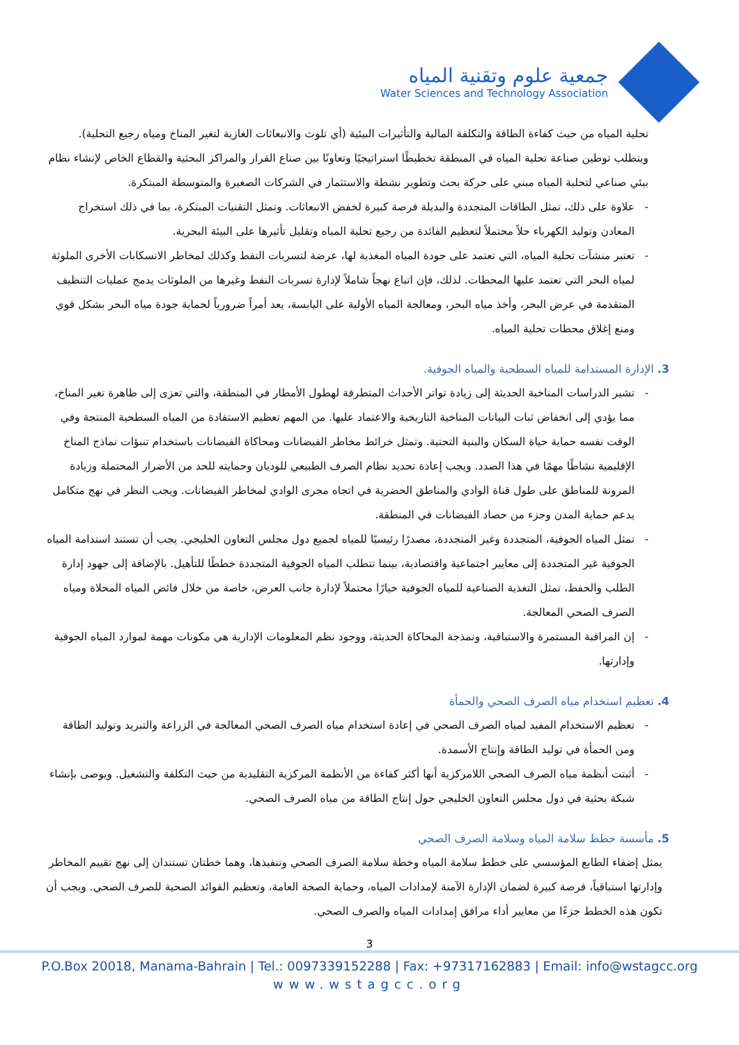جمعية علوم وتقنية المياه
Water Sciences and Technology Association
تحلية المياه من حيث كفاءة الطاقة والتكلفة المالية والتأثيرات البيئية (أي تلوث والانبعاثات الغازية لتغير المناخ ومياه رجيع التحلية). ويتطلب توطين صناعة تحلية المياه في المنطقة تخطيطًا استراتيجيًا وتعاونًا بين صناع القرار والمراكز البحثية والقطاع الخاص لإنشاء نظام بيئي صناعي لتحلية المياه مبني على حركة بحث وتطوير نشطة والاستثمار في الشركات الصغيرة والمتوسطة المبتكرة.
- علاوة على ذلك، تمثل الطاقات المتجددة والبديلة فرصة كبيرة لخفض الانبعاثات. وتمثل التقنيات المبتكرة، بما في ذلك استخراج المعادن وتوليد الكهرباء حلاً محتملاً لتعظيم الفائدة من رجيع تحلية المياه وتقليل تأثيرها على البيئة البحرية.
- تعتبر منشآت تحلية المياه، التي تعتمد على جودة المياه المغذية لها، عرضة لتسربات النفط وكذلك لمخاطر الانسكابات الأخرى الملوثة لمياه البحر التي تعتمد عليها المحطات. لذلك، فإن اتباع نهجاً شاملاً لإدارة تسربات النفط وغيرها من الملوثات يدمج عمليات التنظيف المتقدمة في عرض البحر، وأخذ مياه البحر، ومعالجة المياه الأولية على اليابسة، يعد أمراً ضرورياً لحماية جودة مياه البحر بشكل قوي ومنع إغلاق محطات تحلية المياه.
3. الإدارة المستدامة للمياه السطحية والمياه الجوفية.
- تشير الدراسات المناخية الحديثة إلى زيادة تواتر الأحداث المتطرفة لهطول الأمطار في المنطقة، والتي تعزى إلى ظاهرة تغير المناخ، مما يؤدي إلى انخفاض ثبات البيانات المناخية التاريخية والاعتماد عليها. من المهم تعظيم الاستفادة من المياه السطحية المنتجة وفي الوقت نفسه حماية حياة السكان والبنية التحتية. وتمثل خرائط مخاطر الفيضانات ومحاكاة الفيضانات باستخدام تنبؤات نماذج المناخ الإقليمية نشاطًا مهمًا في هذا الصدد. ويجب إعادة تحديد نظام الصرف الطبيعي للوديان وحمايته للحد من الأضرار المحتملة وزيادة المرونة للمناطق على طول قناة الوادي والمناطق الحضرية في اتجاه مجرى الوادي لمخاطر الفيضانات. ويجب النظر في نهج متكامل يدعم حماية المدن وجزء من حصاد الفيضانات في المنطقة.
- تمثل المياه الجوفية، المتجددة وغير المتجددة، مصدرًا رئيسيًا للمياه لجميع دول مجلس التعاون الخليجي. يجب أن تستند استدامة المياه الجوفية غير المتجددة إلى معايير اجتماعية واقتصادية، بينما تتطلب المياه الجوفية المتجددة خططًا للتأهيل. بالإضافة إلى جهود إدارة الطلب والحفظ، تمثل التغذية الصناعية للمياه الجوفية خيارًا محتملاً لإدارة جانب العرض، خاصة من خلال فائض المياه المحلاة ومياه الصرف الصحي المعالجة.
- إن المراقبة المستمرة والاستباقية، ونمذجة المحاكاة الحديثة، ووجود نظم المعلومات الإدارية هي مكونات مهمة لموارد المياه الجوفية وإدارتها.
4. تعظيم استخدام مياه الصرف الصحي والحمأة
- تعظيم الاستخدام المفيد لمياه الصرف الصحي في إعادة استخدام مياه الصرف الصحي المعالجة في الزراعة والتبريد وتوليد الطاقة ومن الحمأة في توليد الطاقة وإنتاج الأسمدة.
- أثبتت أنظمة مياه الصرف الصحي اللامركزية أنها أكثر كفاءة من الأنظمة المركزية التقليدية من حيث التكلفة والتشغيل. ويوصى بإنشاء شبكة بحثية في دول مجلس التعاون الخليجي حول إنتاج الطاقة من مياه الصرف الصحي.
5. مأسسة خطط سلامة المياه وسلامة الصرف الصحي
يمثل إضفاء الطابع المؤسسي على خطط سلامة المياه وخطة سلامة الصرف الصحي وتنفيذها، وهما خطتان تستندان إلى نهج تقييم المخاطر وإدارتها استباقياً، فرصة كبيرة لضمان الإدارة الآمنة لإمدادات المياه، وحماية الصحة العامة، وتعظيم الفوائد الصحية للصرف الصحي. ويجب أن تكون هذه الخطط جزءًا من معايير أداء مرافق إمدادات المياه والصرف الصحي.
3
P.O.Box 20018, Manama-Bahrain | Tel.: 0097339152288 | Fax: +97317162883 | Email: info@wstagcc.org
www.wstagcc.org